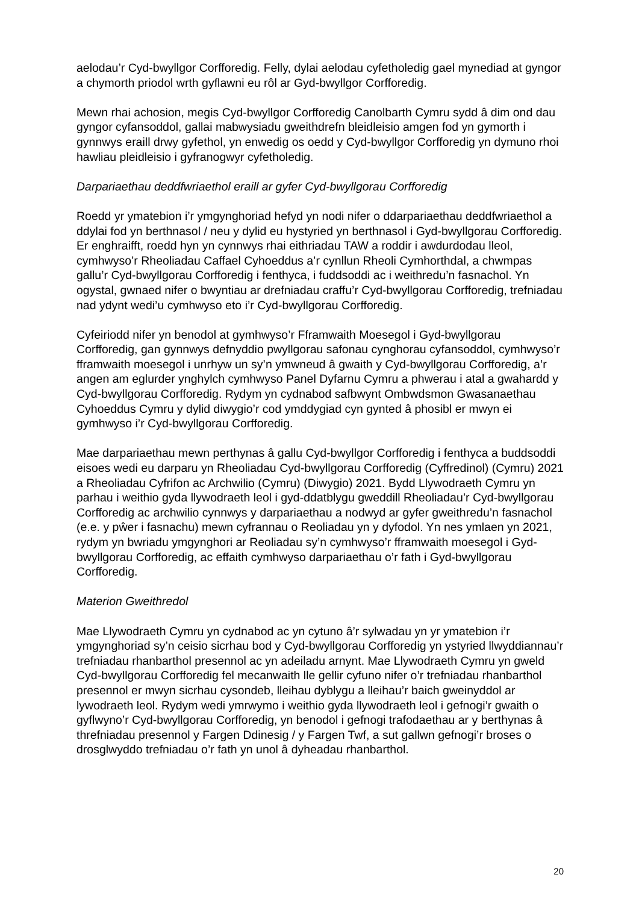aelodau’r Cyd-bwyllgor Corfforedig. Felly, dylai aelodau cyfetholedig gael mynediad at gyngor a chymorth priodol wrth gyflawni eu rôl ar Gyd-bwyllgor Corfforedig.
Mewn rhai achosion, megis Cyd-bwyllgor Corfforedig Canolbarth Cymru sydd â dim ond dau gyngor cyfansoddol, gallai mabwysiadu gweithdrefn bleidleisio amgen fod yn gymorth i gynnwys eraill drwy gyfethol, yn enwedig os oedd y Cyd-bwyllgor Corfforedig yn dymuno rhoi hawliau pleidleisio i gyfranogwyr cyfetholedig.
Darpariaethau deddfwriaethol eraill ar gyfer Cyd-bwyllgorau Corfforedig
Roedd yr ymatebion i’r ymgynghoriad hefyd yn nodi nifer o ddarpariaethau deddfwriaethol a ddylai fod yn berthnasol / neu y dylid eu hystyried yn berthnasol i Gyd-bwyllgorau Corfforedig. Er enghraifft, roedd hyn yn cynnwys rhai eithriadau TAW a roddir i awdurdodau lleol, cymhwyso’r Rheoliadau Caffael Cyhoeddus a’r cynllun Rheoli Cymhorthdal, a chwmpas gallu’r Cyd-bwyllgorau Corfforedig i fenthyca, i fuddsoddi ac i weithredu’n fasnachol. Yn ogystal, gwnaed nifer o bwyntiau ar drefniadau craffu’r Cyd-bwyllgorau Corfforedig, trefniadau nad ydynt wedi’u cymhwyso eto i’r Cyd-bwyllgorau Corfforedig.
Cyfeiriodd nifer yn benodol at gymhwyso’r Fframwaith Moesegol i Gyd-bwyllgorau Corfforedig, gan gynnwys defnyddio pwyllgorau safonau cynghorau cyfansoddol, cymhwyso’r fframwaith moesegol i unrhyw un sy’n ymwneud â gwaith y Cyd-bwyllgorau Corfforedig, a’r angen am eglurder ynghylch cymhwyso Panel Dyfarnu Cymru a phwerau i atal a gwahardd y Cyd-bwyllgorau Corfforedig. Rydym yn cydnabod safbwynt Ombwdsmon Gwasanaethau Cyhoeddus Cymru y dylid diwygio’r cod ymddygiad cyn gynted â phosibl er mwyn ei gymhwyso i’r Cyd-bwyllgorau Corfforedig.
Mae darpariaethau mewn perthynas â gallu Cyd-bwyllgor Corfforedig i fenthyca a buddsoddi eisoes wedi eu darparu yn Rheoliadau Cyd-bwyllgorau Corfforedig (Cyffredinol) (Cymru) 2021 a Rheoliadau Cyfrifon ac Archwilio (Cymru) (Diwygio) 2021. Bydd Llywodraeth Cymru yn parhau i weithio gyda llywodraeth leol i gyd-ddatblygu gweddill Rheoliadau’r Cyd-bwyllgorau Corfforedig ac archwilio cynnwys y darpariaethau a nodwyd ar gyfer gweithredu’n fasnachol (e.e. y pŵer i fasnachu) mewn cyfrannau o Reoliadau yn y dyfodol. Yn nes ymlaen yn 2021, rydym yn bwriadu ymgynghori ar Reoliadau sy’n cymhwyso’r fframwaith moesegol i Gyd-bwyllgorau Corfforedig, ac effaith cymhwyso darpariaethau o’r fath i Gyd-bwyllgorau Corfforedig.
Materion Gweithredol
Mae Llywodraeth Cymru yn cydnabod ac yn cytuno â’r sylwadau yn yr ymatebion i’r ymgynghoriad sy’n ceisio sicrhau bod y Cyd-bwyllgorau Corfforedig yn ystyried llwyddiannau’r trefniadau rhanbarthol presennol ac yn adeiladu arnynt. Mae Llywodraeth Cymru yn gweld Cyd-bwyllgorau Corfforedig fel mecanwaith lle gellir cyfuno nifer o’r trefniadau rhanbarthol presennol er mwyn sicrhau cysondeb, lleihau dyblygu a lleihau’r baich gweinyddol ar lywodraeth leol. Rydym wedi ymrwymo i weithio gyda llywodraeth leol i gefnogi’r gwaith o gyflwyno’r Cyd-bwyllgorau Corfforedig, yn benodol i gefnogi trafodaethau ar y berthynas â threfniadau presennol y Fargen Ddinesig / y Fargen Twf, a sut gallwn gefnogi’r broses o drosglwyddo trefniadau o’r fath yn unol â dyheadau rhanbarthol.
20